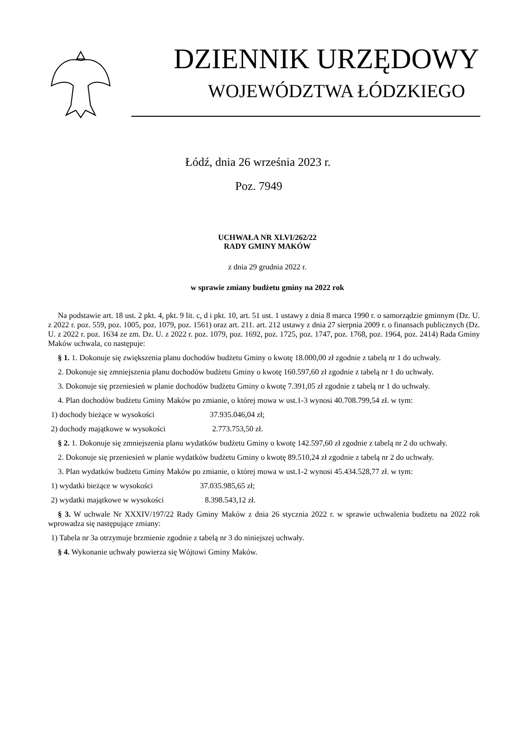DZIENNIK URZĘDOWY
WOJEWÓDZTWA ŁÓDZKIEGO
Łódź, dnia 26 września 2023 r.
Poz. 7949
UCHWAŁA NR XLVI/262/22
RADY GMINY MAKÓW
z dnia 29 grudnia 2022 r.
w sprawie zmiany budżetu gminy na 2022 rok
Na podstawie art. 18 ust. 2 pkt. 4, pkt. 9 lit. c, d i pkt. 10, art. 51 ust. 1 ustawy z dnia 8 marca 1990 r. o samorządzie gminnym (Dz. U. z 2022 r. poz. 559, poz. 1005, poz. 1079, poz. 1561) oraz art. 211. art. 212 ustawy z dnia 27 sierpnia 2009 r. o finansach publicznych (Dz. U. z 2022 r. poz. 1634 ze zm. Dz. U. z 2022 r. poz. 1079, poz. 1692, poz. 1725, poz. 1747, poz. 1768, poz. 1964, poz. 2414) Rada Gminy Maków uchwala, co następuje:
§ 1. 1. Dokonuje się zwiększenia planu dochodów budżetu Gminy o kwotę 18.000,00 zł zgodnie z tabelą nr 1 do uchwały.
2. Dokonuje się zmniejszenia planu dochodów budżetu Gminy o kwotę 160.597,60 zł zgodnie z tabelą nr 1 do uchwały.
3. Dokonuje się przeniesień w planie dochodów budżetu Gminy o kwotę 7.391,05 zł zgodnie z tabelą nr 1 do uchwały.
4. Plan dochodów budżetu Gminy Maków po zmianie, o której mowa w ust.1-3 wynosi 40.708.799,54 zł. w tym:
1) dochody bieżące w wysokości 37.935.046,04 zł;
2) dochody majątkowe w wysokości 2.773.753,50 zł.
§ 2. 1. Dokonuje się zmniejszenia planu wydatków budżetu Gminy o kwotę 142.597,60 zł zgodnie z tabelą nr 2 do uchwały.
2. Dokonuje się przeniesień w planie wydatków budżetu Gminy o kwotę 89.510,24 zł zgodnie z tabelą nr 2 do uchwały.
3. Plan wydatków budżetu Gminy Maków po zmianie, o której mowa w ust.1-2 wynosi 45.434.528,77 zł. w tym:
1) wydatki bieżące w wysokości 37.035.985,65 zł;
2) wydatki majątkowe w wysokości 8.398.543,12 zł.
§ 3. W uchwale Nr XXXIV/197/22 Rady Gminy Maków z dnia 26 stycznia 2022 r. w sprawie uchwalenia budżetu na 2022 rok wprowadza się następujące zmiany:
1) Tabela nr 3a otrzymuje brzmienie zgodnie z tabelą nr 3 do niniejszej uchwały.
§ 4. Wykonanie uchwały powierza się Wójtowi Gminy Maków.